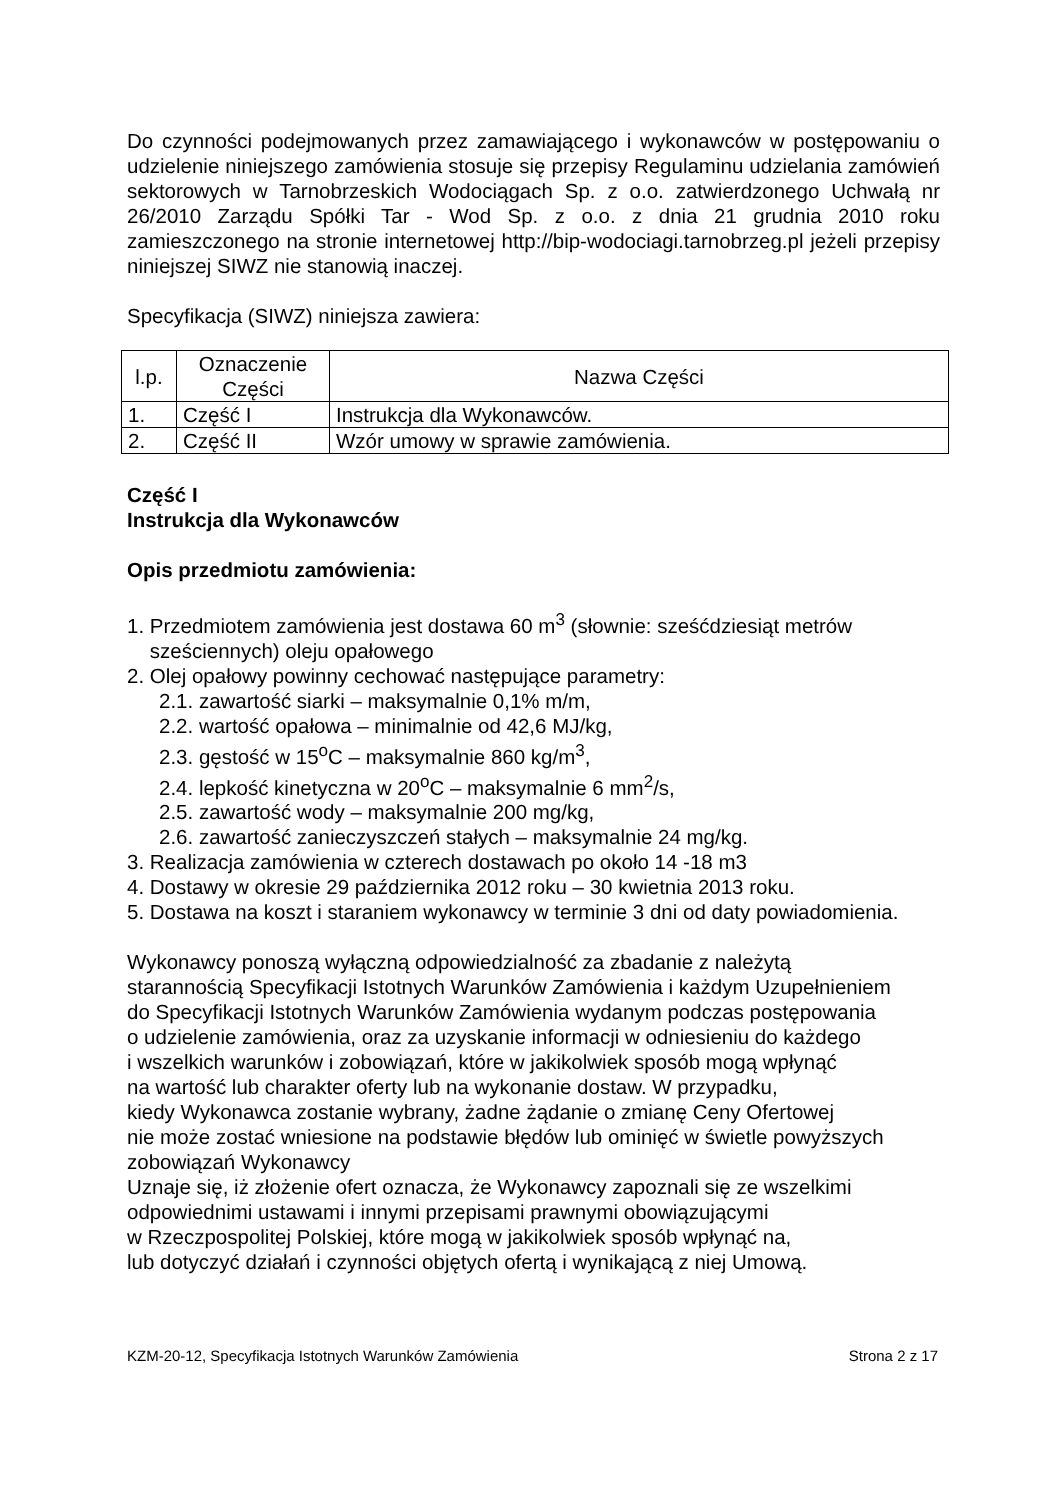Do czynności podejmowanych przez zamawiającego i wykonawców w postępowaniu o udzielenie niniejszego zamówienia stosuje się przepisy Regulaminu udzielania zamówień sektorowych w Tarnobrzeskich Wodociągach Sp. z o.o. zatwierdzonego Uchwałą nr 26/2010 Zarządu Spółki Tar - Wod Sp. z o.o. z dnia 21 grudnia 2010 roku zamieszczonego na stronie internetowej http://bip-wodociagi.tarnobrzeg.pl jeżeli przepisy niniejszej SIWZ nie stanowią inaczej.
Specyfikacja (SIWZ) niniejsza zawiera:
| l.p. | Oznaczenie Części | Nazwa Części |
| --- | --- | --- |
| 1. | Część I | Instrukcja dla Wykonawców. |
| 2. | Część II | Wzór umowy w sprawie zamówienia. |
Część I
Instrukcja dla Wykonawców
Opis przedmiotu zamówienia:
1. Przedmiotem zamówienia jest dostawa 60 m<sup>3</sup> (słownie: sześćdziesiąt metrów
sześciennych) oleju opałowego
2. Olej opałowy powinny cechować następujące parametry:
2.1. zawartość siarki – maksymalnie 0,1% m/m,
2.2. wartość opałowa – minimalnie od 42,6 MJ/kg,
2.3. gęstość w 15<sup>o</sup>C – maksymalnie 860 kg/m<sup>3</sup>,
2.4. lepkość kinetyczna w 20<sup>o</sup>C – maksymalnie 6 mm<sup>2</sup>/s,
2.5. zawartość wody – maksymalnie 200 mg/kg,
2.6. zawartość zanieczyszczeń stałych – maksymalnie 24 mg/kg.
3. Realizacja zamówienia w czterech dostawach po około 14 -18 m3
4. Dostawy w okresie 29 października 2012 roku – 30 kwietnia 2013 roku.
5. Dostawa na koszt i staraniem wykonawcy w terminie 3 dni od daty powiadomienia.
Wykonawcy ponoszą wyłączną odpowiedzialność za zbadanie z należytą
starannością Specyfikacji Istotnych Warunków Zamówienia i każdym Uzupełnieniem
do Specyfikacji Istotnych Warunków Zamówienia wydanym podczas postępowania
o udzielenie zamówienia, oraz za uzyskanie informacji w odniesieniu do każdego
i wszelkich warunków i zobowiązań, które w jakikolwiek sposób mogą wpłynąć
na wartość lub charakter oferty lub na wykonanie dostaw. W przypadku,
kiedy Wykonawca zostanie wybrany, żadne żądanie o zmianę Ceny Ofertowej
nie może zostać wniesione na podstawie błędów lub ominięć w świetle powyższych
zobowiązań Wykonawcy
Uznaje się, iż złożenie ofert oznacza, że Wykonawcy zapoznali się ze wszelkimi
odpowiednimi ustawami i innymi przepisami prawnymi obowiązującymi
w Rzeczpospolitej Polskiej, które mogą w jakikolwiek sposób wpłynąć na,
lub dotyczyć działań i czynności objętych ofertą i wynikającą z niej Umową.
KZM-20-12, Specyfikacja Istotnych Warunków Zamówienia Strona 2 z 17